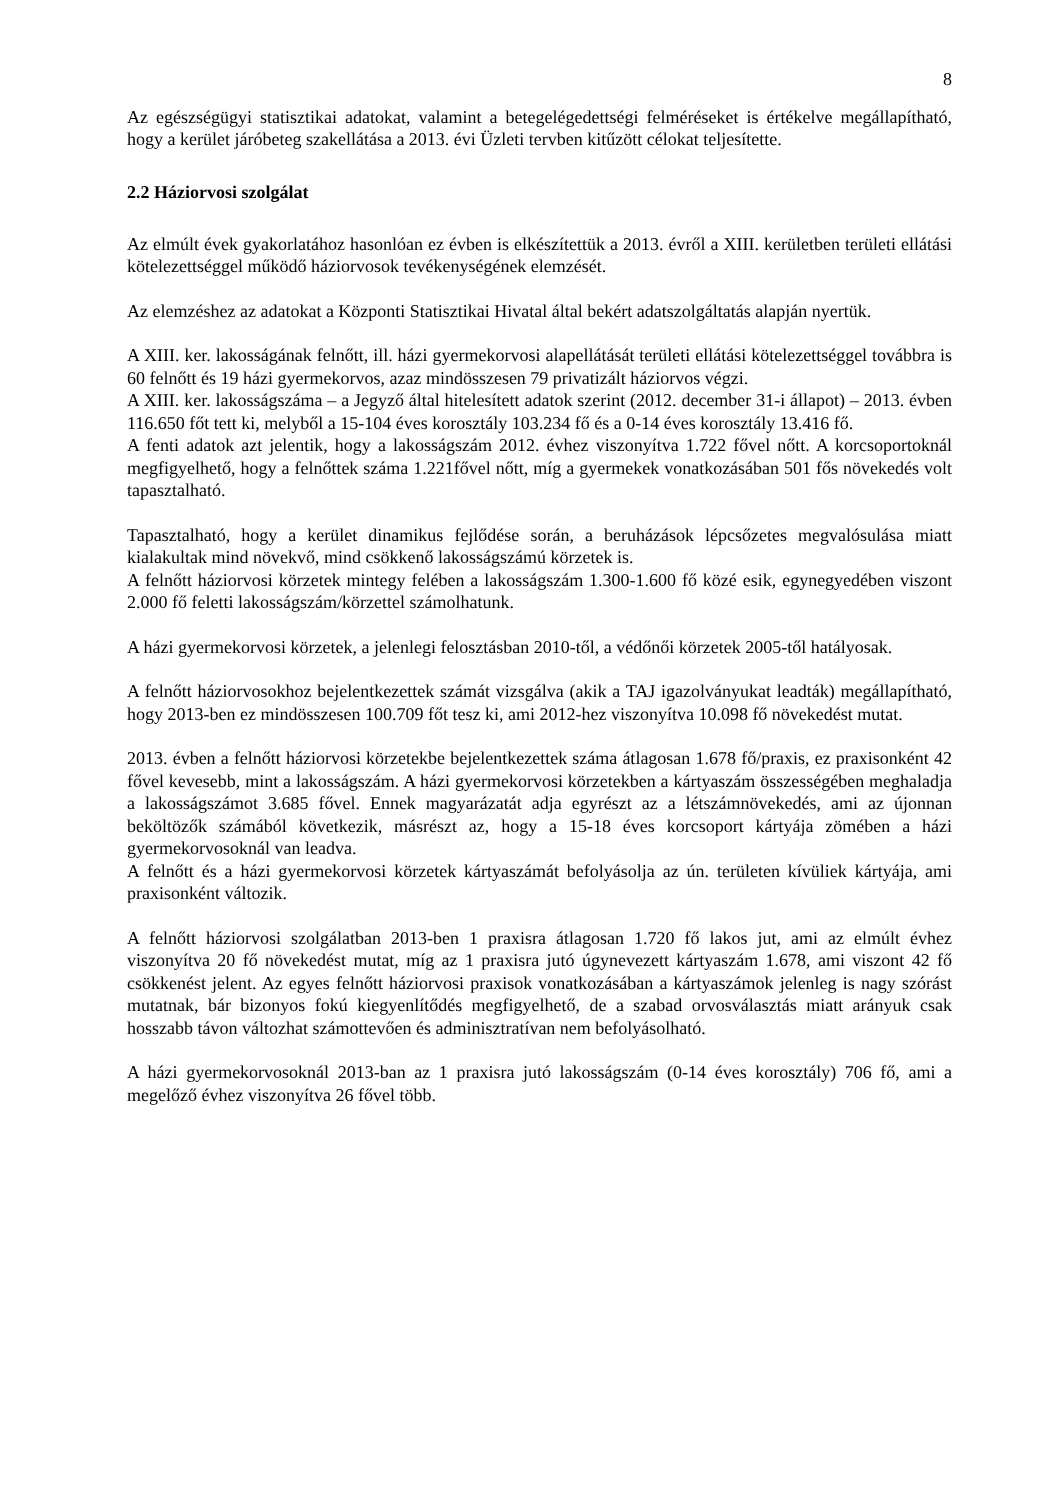8
Az egészségügyi statisztikai adatokat, valamint a betegelégedettségi felméréseket is értékelve megállapítható, hogy a kerület járóbeteg szakellátása a 2013. évi Üzleti tervben kitűzött célokat teljesítette.
2.2 Háziorvosi szolgálat
Az elmúlt évek gyakorlatához hasonlóan ez évben is elkészítettük a 2013. évről a XIII. kerületben területi ellátási kötelezettséggel működő háziorvosok tevékenységének elemzését.
Az elemzéshez az adatokat a Központi Statisztikai Hivatal által bekért adatszolgáltatás alapján nyertük.
A XIII. ker. lakosságának felnőtt, ill. házi gyermekorvosi alapellátását területi ellátási kötelezettséggel továbbra is 60 felnőtt és 19 házi gyermekorvos, azaz mindösszesen 79 privatizált háziorvos végzi.
A XIII. ker. lakosságszáma – a Jegyző által hitelesített adatok szerint (2012. december 31-i állapot) – 2013. évben 116.650 főt tett ki, melyből a 15-104 éves korosztály 103.234 fő és a 0-14 éves korosztály 13.416 fő.
A fenti adatok azt jelentik, hogy a lakosságszám 2012. évhez viszonyítva 1.722 fővel nőtt. A korcsoportoknál megfigyelhető, hogy a felnőttek száma 1.221fővel nőtt, míg a gyermekek vonatkozásában 501 fős növekedés volt tapasztalható.
Tapasztalható, hogy a kerület dinamikus fejlődése során, a beruházások lépcsőzetes megvalósulása miatt kialakultak mind növekvő, mind csökkenő lakosságszámú körzetek is.
A felnőtt háziorvosi körzetek mintegy felében a lakosságszám 1.300-1.600 fő közé esik, egynegyedében viszont 2.000 fő feletti lakosságszám/körzettel számolhatunk.
A házi gyermekorvosi körzetek, a jelenlegi felosztásban 2010-től, a védőnői körzetek 2005-től hatályosak.
A felnőtt háziorvosokhoz bejelentkezettek számát vizsgálva (akik a TAJ igazolványukat leadták) megállapítható, hogy 2013-ben ez mindösszesen 100.709 főt tesz ki, ami 2012-hez viszonyítva 10.098 fő növekedést mutat.
2013. évben a felnőtt háziorvosi körzetekbe bejelentkezettek száma átlagosan 1.678 fő/praxis, ez praxisonként 42 fővel kevesebb, mint a lakosságszám. A házi gyermekorvosi körzetekben a kártyaszám összességében meghaladja a lakosságszámot 3.685 fővel. Ennek magyarázatát adja egyrészt az a létszámnövekedés, ami az újonnan beköltözők számából következik, másrészt az, hogy a 15-18 éves korcsoport kártyája zömében a házi gyermekorvosoknál van leadva.
A felnőtt és a házi gyermekorvosi körzetek kártyaszámát befolyásolja az ún. területen kívüliek kártyája, ami praxisonként változik.
A felnőtt háziorvosi szolgálatban 2013-ben 1 praxisra átlagosan 1.720 fő lakos jut, ami az elmúlt évhez viszonyítva 20 fő növekedést mutat, míg az 1 praxisra jutó úgynevezett kártyaszám 1.678, ami viszont 42 fő csökkenést jelent. Az egyes felnőtt háziorvosi praxisok vonatkozásában a kártyaszámok jelenleg is nagy szórást mutatnak, bár bizonyos fokú kiegyenlítődés megfigyelhető, de a szabad orvosválasztás miatt arányuk csak hosszabb távon változhat számottevően és adminisztratívan nem befolyásolható.
A házi gyermekorvosoknál 2013-ban az 1 praxisra jutó lakosságszám (0-14 éves korosztály) 706 fő, ami a megelőző évhez viszonyítva 26 fővel több.